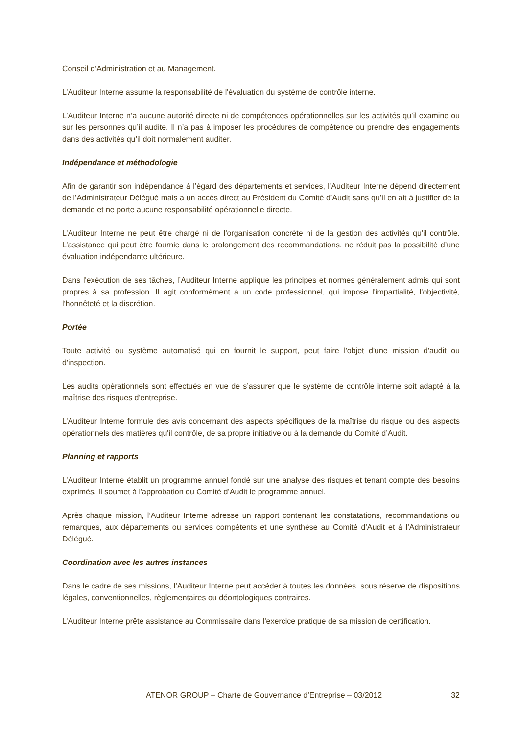Conseil d’Administration et au Management.
L’Auditeur Interne assume la responsabilité de l'évaluation du système de contrôle interne.
L’Auditeur Interne n’a aucune autorité directe ni de compétences opérationnelles sur les activités qu’il examine ou sur les personnes qu’il audite. Il n’a pas à imposer les procédures de compétence ou prendre des engagements dans des activités qu’il doit normalement auditer.
Indépendance et méthodologie
Afin de garantir son indépendance à l’égard des départements et services, l’Auditeur Interne dépend directement de l’Administrateur Délégué mais a un accès direct au Président du Comité d’Audit sans qu’il en ait à justifier de la demande et ne porte aucune responsabilité opérationnelle directe.
L’Auditeur Interne ne peut être chargé ni de l'organisation concrète ni de la gestion des activités qu'il contrôle. L’assistance qui peut être fournie dans le prolongement des recommandations, ne réduit pas la possibilité d’une évaluation indépendante ultérieure.
Dans l'exécution de ses tâches, l’Auditeur Interne applique les principes et normes généralement admis qui sont propres à sa profession. Il agit conformément à un code professionnel, qui impose l'impartialité, l'objectivité, l'honnêteté et la discrétion.
Portée
Toute activité ou système automatisé qui en fournit le support, peut faire l'objet d'une mission d'audit ou d'inspection.
Les audits opérationnels sont effectués en vue de s’assurer que le système de contrôle interne soit adapté à la maîtrise des risques d'entreprise.
L’Auditeur Interne formule des avis concernant des aspects spécifiques de la maîtrise du risque ou des aspects opérationnels des matières qu'il contrôle, de sa propre initiative ou à la demande du Comité d’Audit.
Planning et rapports
L’Auditeur Interne établit un programme annuel fondé sur une analyse des risques et tenant compte des besoins exprimés. Il soumet à l'approbation du Comité d’Audit le programme annuel.
Après chaque mission, l’Auditeur Interne adresse un rapport contenant les constatations, recommandations ou remarques, aux départements ou services compétents et une synthèse au Comité d’Audit et à l’Administrateur Délégué.
Coordination avec les autres instances
Dans le cadre de ses missions, l’Auditeur Interne peut accéder à toutes les données, sous réserve de dispositions légales, conventionnelles, règlementaires ou déontologiques contraires.
L’Auditeur Interne prête assistance au Commissaire dans l'exercice pratique de sa mission de certification.
ATENOR GROUP – Charte de Gouvernance d’Entreprise – 03/2012 32